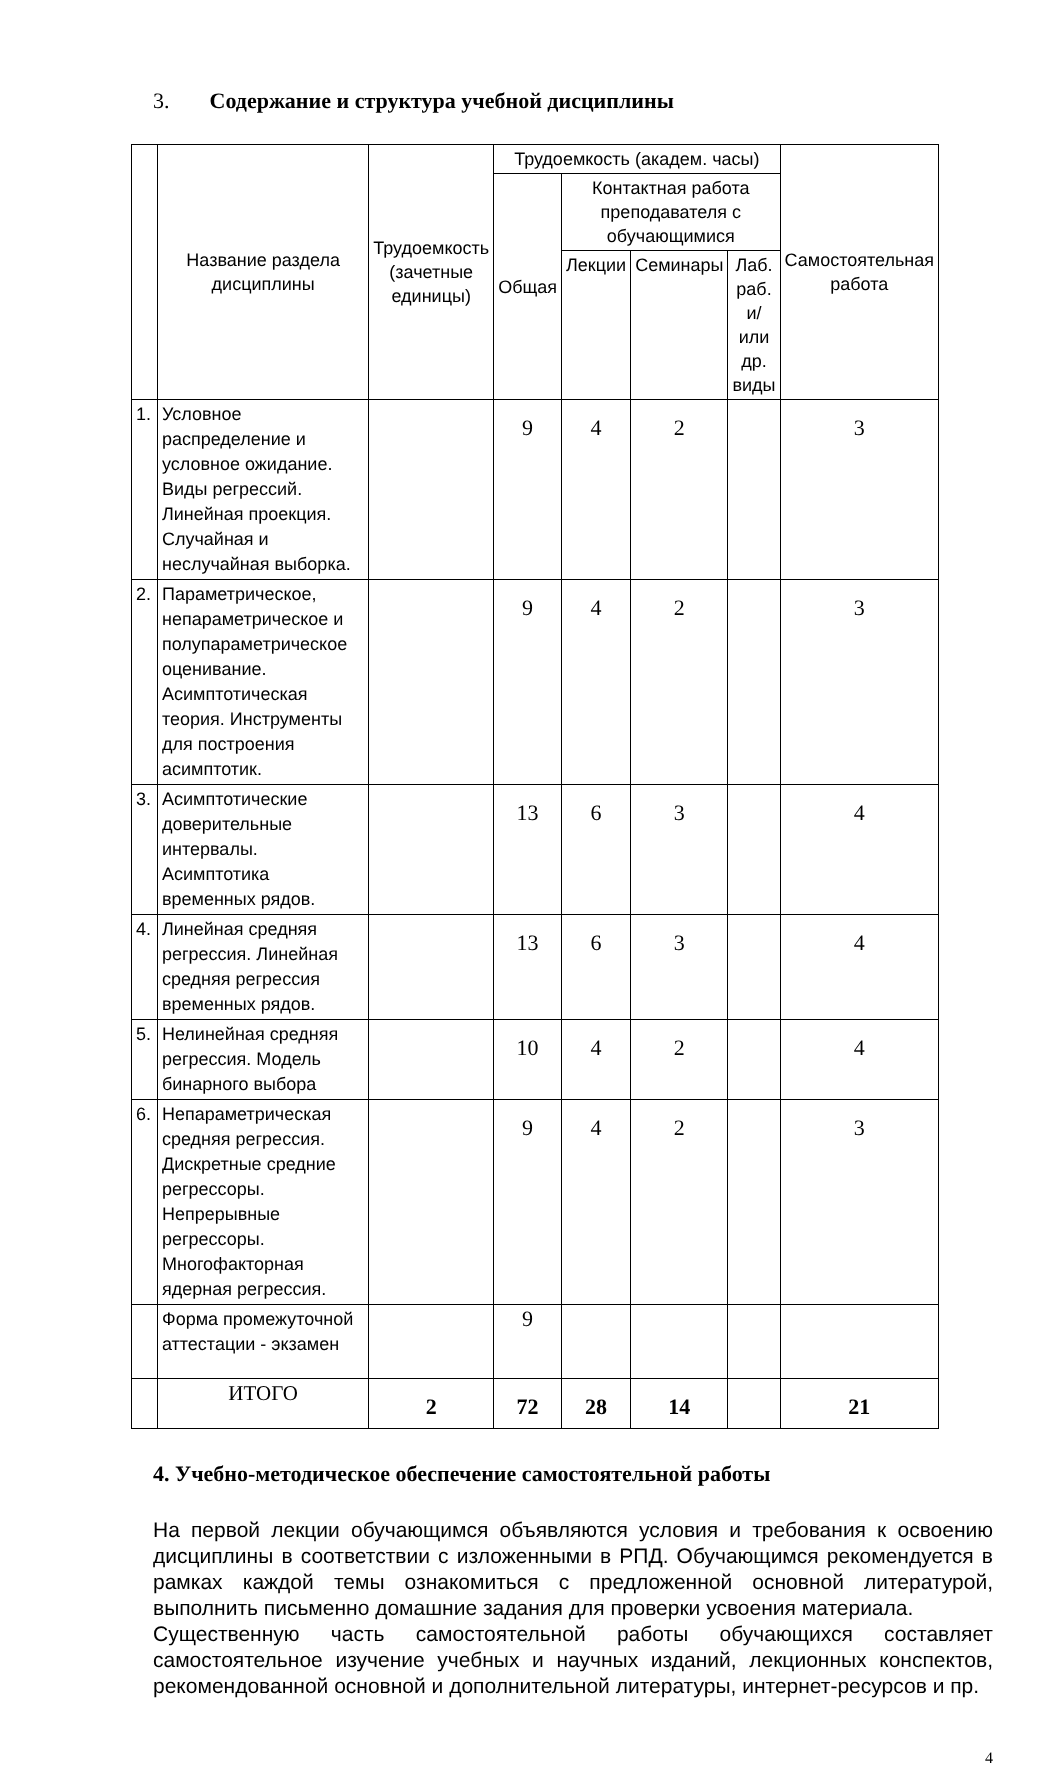3. Содержание и структура учебной дисциплины
| | Название раздела дисциплины | Трудоемкость (зачетные единицы) | Трудоемкость (академ. часы) | | | | Самостоятельная работа |
| --- | --- | --- | --- | --- | --- | --- | --- |
| | | | Общая | Контактная работа преподавателя с обучающимися | | | |
| | | | | Лекции | Семинары | Лаб. раб. и/или др. виды | |
| 1. | Условное распределение и условное ожидание. Виды регрессий. Линейная проекция. Случайная и неслучайная выборка. | | 9 | 4 | 2 | | 3 |
| 2. | Параметрическое, непараметрическое и полупараметрическое оценивание. Асимптотическая теория. Инструменты для построения асимптотик. | | 9 | 4 | 2 | | 3 |
| 3. | Асимптотические доверительные интервалы. Асимптотика временных рядов. | | 13 | 6 | 3 | | 4 |
| 4. | Линейная средняя регрессия. Линейная средняя регрессия временных рядов. | | 13 | 6 | 3 | | 4 |
| 5. | Нелинейная средняя регрессия. Модель бинарного выбора | | 10 | 4 | 2 | | 4 |
| 6. | Непараметрическая средняя регрессия. Дискретные средние регрессоры. Непрерывные регрессоры. Многофакторная ядерная регрессия. | | 9 | 4 | 2 | | 3 |
| | Форма промежуточной аттестации - экзамен | | 9 | | | | |
| | ИТОГО | 2 | 72 | 28 | 14 | | 21 |
4. Учебно-методическое обеспечение самостоятельной работы
На первой лекции обучающимся объявляются условия и требования к освоению дисциплины в соответствии с изложенными в РПД. Обучающимся рекомендуется в рамках каждой темы ознакомиться с предложенной основной литературой, выполнить письменно домашние задания для проверки усвоения материала.
Существенную часть самостоятельной работы обучающихся составляет самостоятельное изучение учебных и научных изданий, лекционных конспектов, рекомендованной основной и дополнительной литературы, интернет-ресурсов и пр.
4